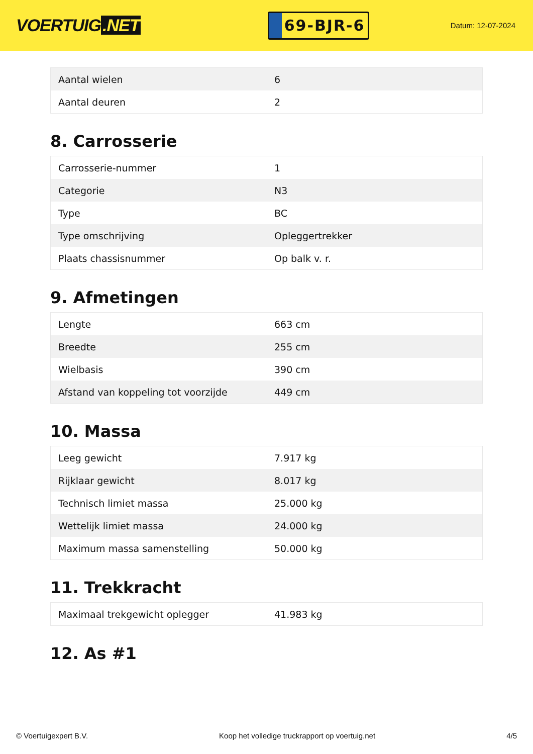VOERTUIG.NET
69-BJR-6
Datum: 12-07-2024
| Aantal wielen | 6 |
| Aantal deuren | 2 |
8. Carrosserie
| Carrosserie-nummer | 1 |
| Categorie | N3 |
| Type | BC |
| Type omschrijving | Opleggertrekker |
| Plaats chassisnummer | Op balk v. r. |
9. Afmetingen
| Lengte | 663 cm |
| Breedte | 255 cm |
| Wielbasis | 390 cm |
| Afstand van koppeling tot voorzijde | 449 cm |
10. Massa
| Leeg gewicht | 7.917 kg |
| Rijklaar gewicht | 8.017 kg |
| Technisch limiet massa | 25.000 kg |
| Wettelijk limiet massa | 24.000 kg |
| Maximum massa samenstelling | 50.000 kg |
11. Trekkracht
| Maximaal trekgewicht oplegger | 41.983 kg |
12. As #1
© Voertuigexpert B.V. Koop het volledige truckrapport op voertuig.net 4/5